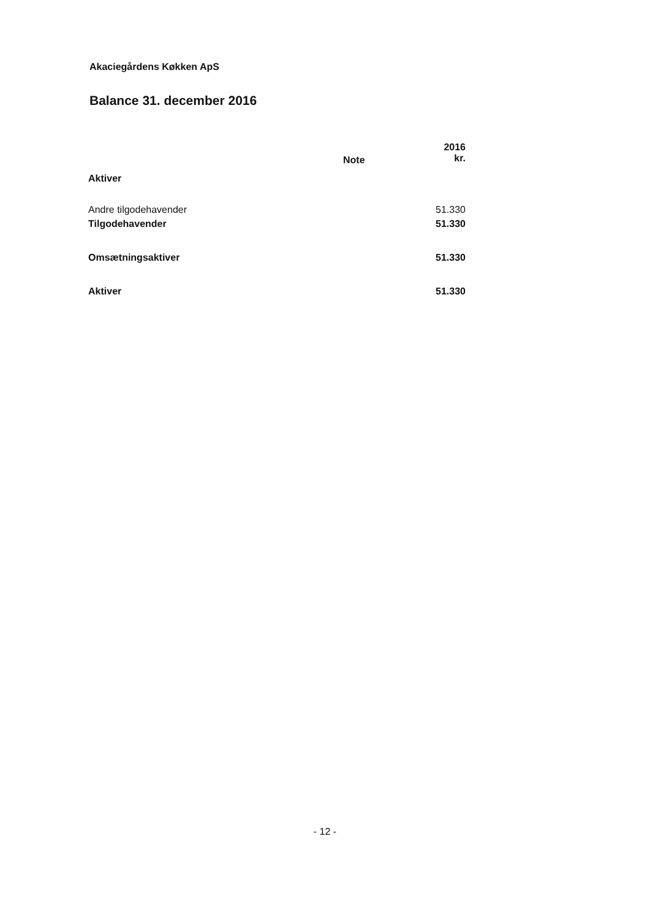Akaciegårdens Køkken ApS
Balance 31. december 2016
| | Note | 2016 kr. |
| --- | --- | --- |
| Aktiver | | |
| Andre tilgodehavender | | 51.330 |
| Tilgodehavender | | 51.330 |
| Omsætningsaktiver | | 51.330 |
| Aktiver | | 51.330 |
- 12 -